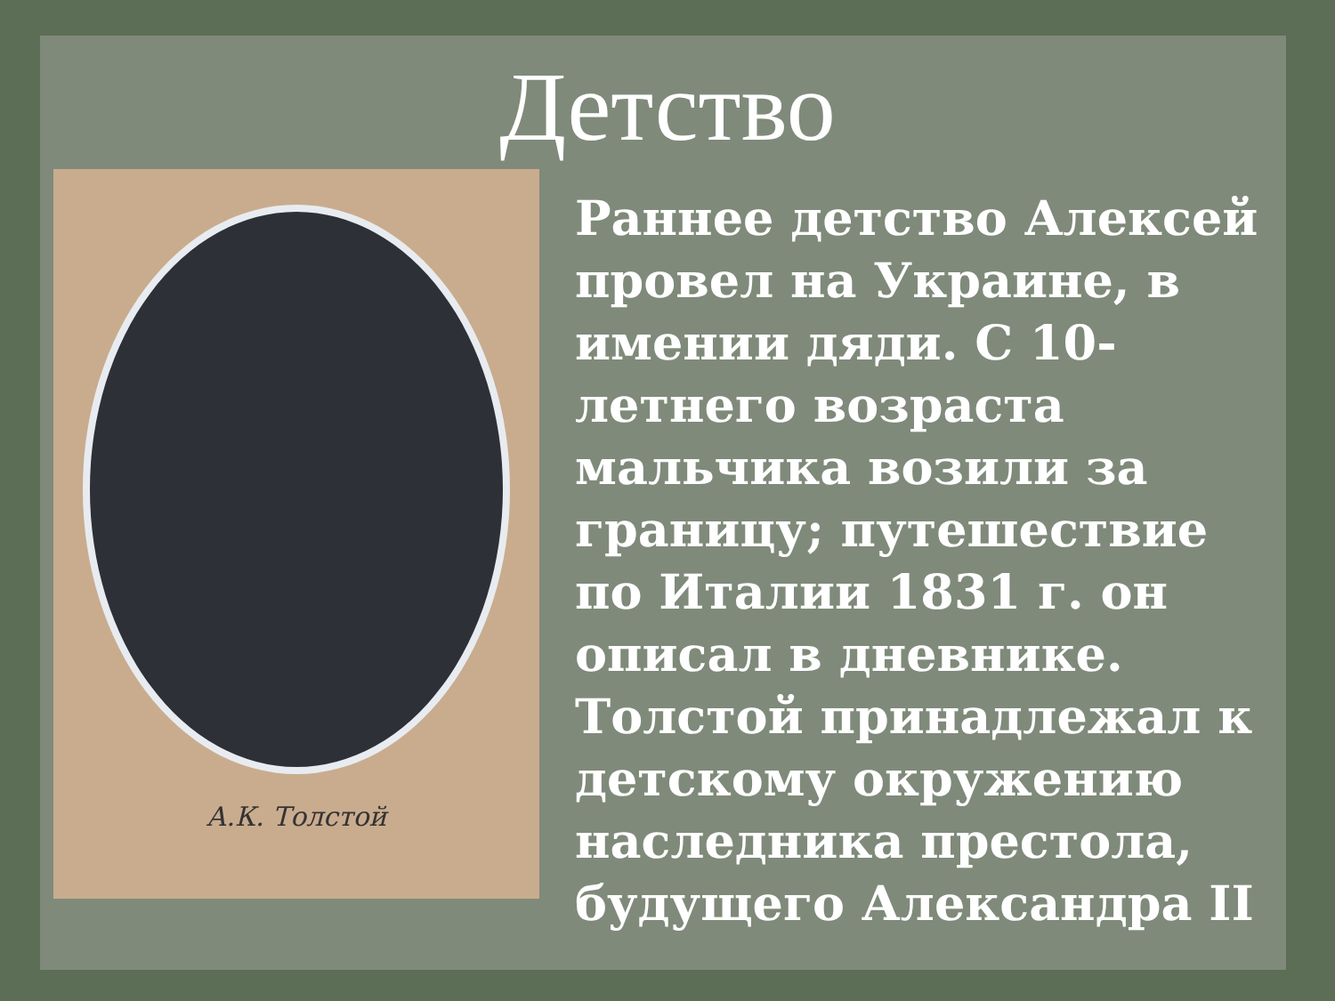Детство
А.К. Толстой
Раннее детство Алексей провел на Украине, в имении дяди. С 10-летнего возраста мальчика возили за границу; путешествие по Италии 1831 г. он описал в дневнике. Толстой принадлежал к детскому окружению наследника престола, будущего Александра II